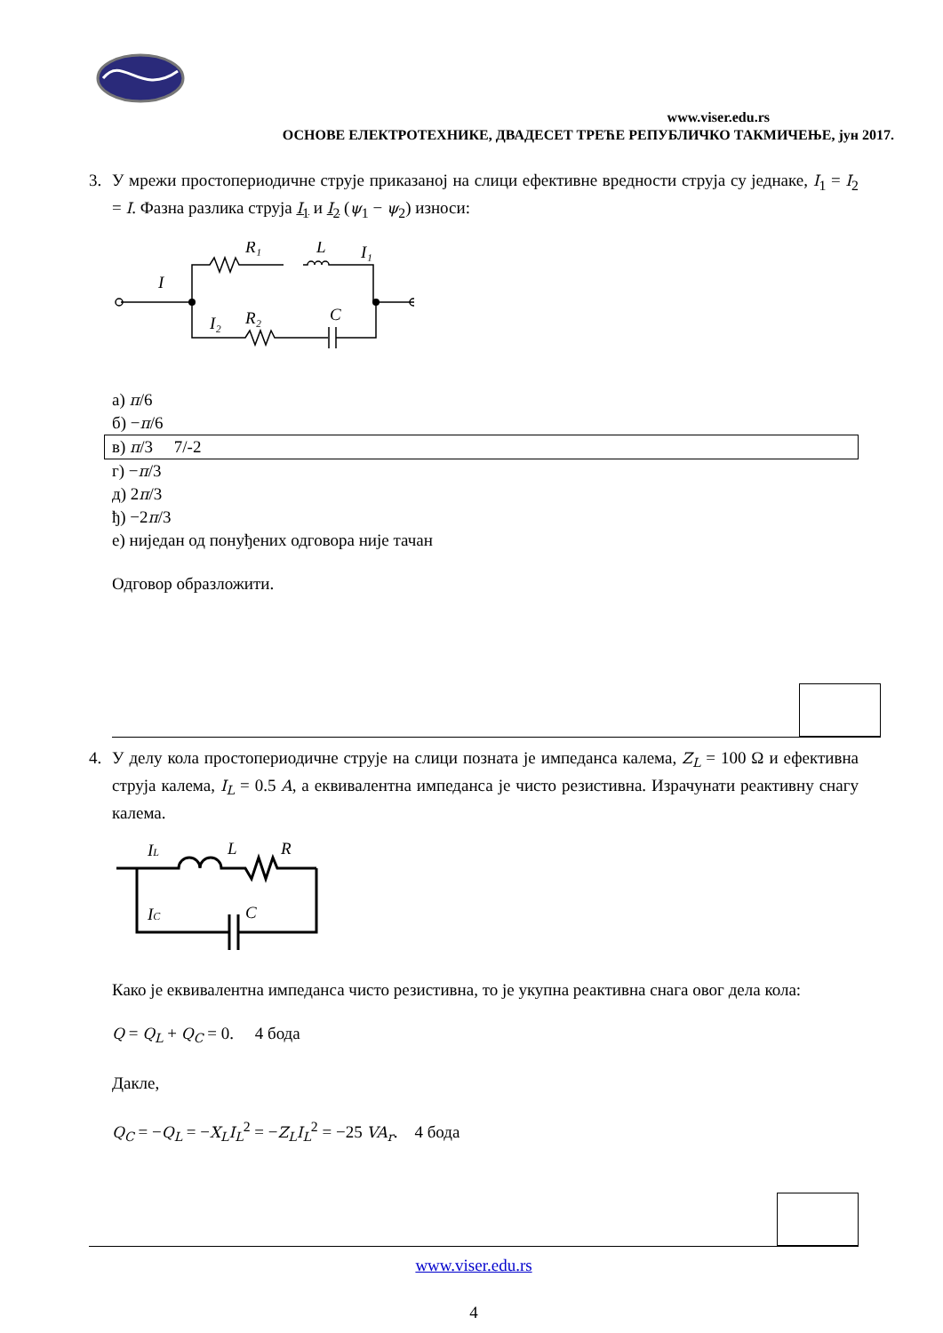www.viser.edu.rs
ОСНОВЕ ЕЛЕКТРОТЕХНИКЕ, ДВАДЕСЕТ ТРЕЋЕ РЕПУБЛИЧКО ТАКМИЧЕЊЕ, јун 2017.
3. У мрежи простопериодичне струје приказаној на слици ефективне вредности струја су једнаке, I<sub>1</sub> = I<sub>2</sub> = I. Фазна разлика струја I<sub>1</sub> и I<sub>2</sub> (ψ<sub>1</sub> − ψ<sub>2</sub>) износи:
I
R₁
L
I₁
I₂
R₂
C
а) π/6
б) −π/6
в) π/3 7/-2
г) −π/3
д) 2π/3
ђ) −2π/3
е) ниједан од понуђених одговора није тачан
Одговор образложити.
4. У делу кола простопериодичне струје на слици позната је импеданса калема, Z<sub>L</sub> = 100 Ω и ефективна струја калема, I<sub>L</sub> = 0.5 A, а еквивалентна импеданса је чисто резистивна. Израчунати реактивну снагу калема.
IL
L
R
IC
C
Како је еквивалентна импеданса чисто резистивна, то је укупна реактивна снага овог дела кола:
Q = Q<sub>L</sub> + Q<sub>C</sub> = 0. 4 бода
Дакле,
Q<sub>C</sub> = −Q<sub>L</sub> = −X<sub>L</sub>I<sub>L</sub><sup>2</sup> = −Z<sub>L</sub>I<sub>L</sub><sup>2</sup> = −25 VA<sub>r</sub>. 4 бода
www.viser.edu.rs
4